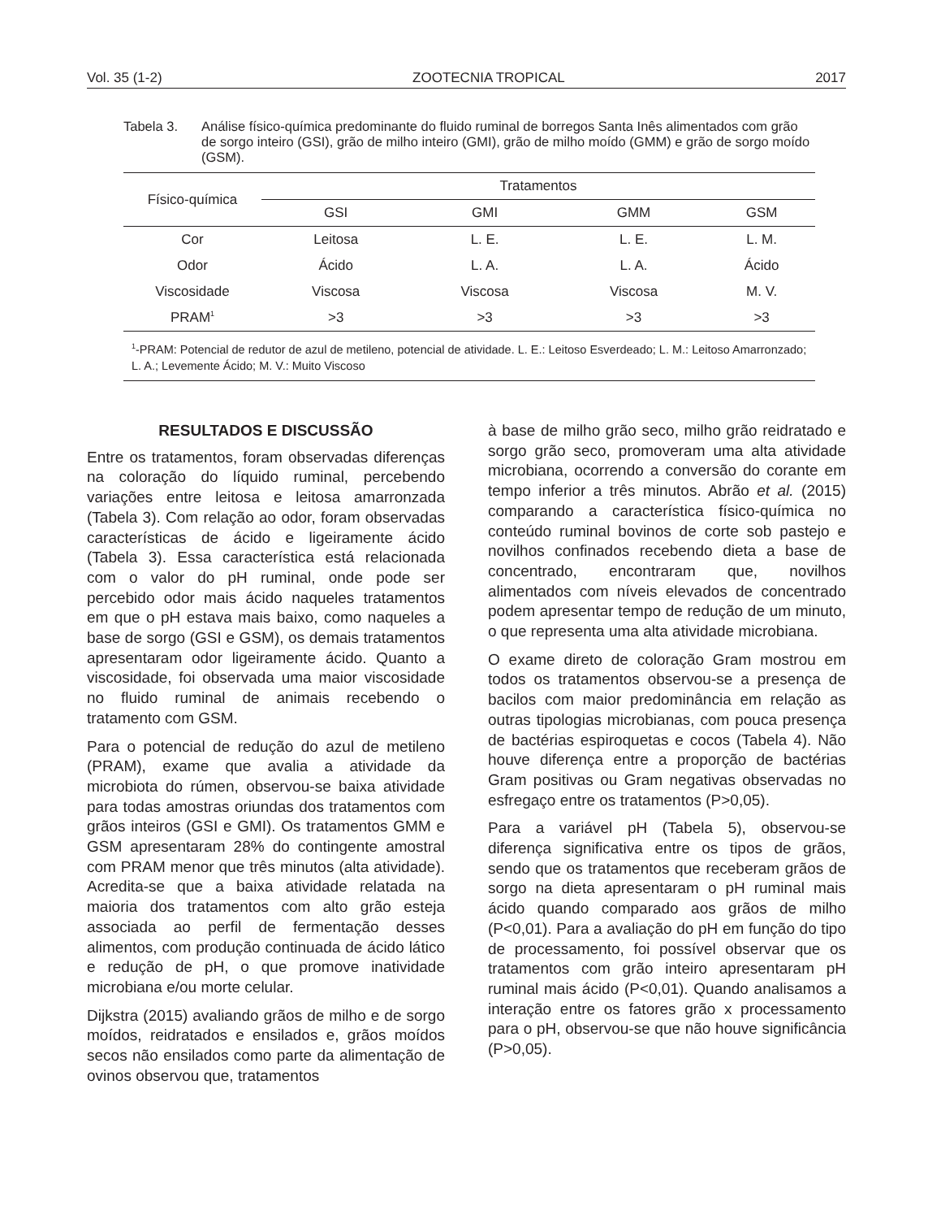Vol. 35 (1-2) ZOOTECNIA TROPICAL 2017
Tabela 3. Análise físico-química predominante do fluido ruminal de borregos Santa Inês alimentados com grão de sorgo inteiro (GSI), grão de milho inteiro (GMI), grão de milho moído (GMM) e grão de sorgo moído (GSM).
| Físico-química | Tratamentos | | | |
| --- | --- | --- | --- | --- |
| | GSI | GMI | GMM | GSM |
| Cor | Leitosa | L. E. | L. E. | L. M. |
| Odor | Ácido | L. A. | L. A. | Ácido |
| Viscosidade | Viscosa | Viscosa | Viscosa | M. V. |
| PRAM<sup>1</sup> | >3 | >3 | >3 | >3 |
<sup>1</sup>-PRAM: Potencial de redutor de azul de metileno, potencial de atividade. L. E.: Leitoso Esverdeado; L. M.: Leitoso Amarronzado; L. A.; Levemente Ácido; M. V.: Muito Viscoso
RESULTADOS E DISCUSSÃO
Entre os tratamentos, foram observadas diferenças na coloração do líquido ruminal, percebendo variações entre leitosa e leitosa amarronzada (Tabela 3). Com relação ao odor, foram observadas características de ácido e ligeiramente ácido (Tabela 3). Essa característica está relacionada com o valor do pH ruminal, onde pode ser percebido odor mais ácido naqueles tratamentos em que o pH estava mais baixo, como naqueles a base de sorgo (GSI e GSM), os demais tratamentos apresentaram odor ligeiramente ácido. Quanto a viscosidade, foi observada uma maior viscosidade no fluido ruminal de animais recebendo o tratamento com GSM.
Para o potencial de redução do azul de metileno (PRAM), exame que avalia a atividade da microbiota do rúmen, observou-se baixa atividade para todas amostras oriundas dos tratamentos com grãos inteiros (GSI e GMI). Os tratamentos GMM e GSM apresentaram 28% do contingente amostral com PRAM menor que três minutos (alta atividade). Acredita-se que a baixa atividade relatada na maioria dos tratamentos com alto grão esteja associada ao perfil de fermentação desses alimentos, com produção continuada de ácido lático e redução de pH, o que promove inatividade microbiana e/ou morte celular.
Dijkstra (2015) avaliando grãos de milho e de sorgo moídos, reidratados e ensilados e, grãos moídos secos não ensilados como parte da alimentação de ovinos observou que, tratamentos
à base de milho grão seco, milho grão reidratado e sorgo grão seco, promoveram uma alta atividade microbiana, ocorrendo a conversão do corante em tempo inferior a três minutos. Abrão et al. (2015) comparando a característica físico-química no conteúdo ruminal bovinos de corte sob pastejo e novilhos confinados recebendo dieta a base de concentrado, encontraram que, novilhos alimentados com níveis elevados de concentrado podem apresentar tempo de redução de um minuto, o que representa uma alta atividade microbiana.
O exame direto de coloração Gram mostrou em todos os tratamentos observou-se a presença de bacilos com maior predominância em relação as outras tipologias microbianas, com pouca presença de bactérias espiroquetas e cocos (Tabela 4). Não houve diferença entre a proporção de bactérias Gram positivas ou Gram negativas observadas no esfregaço entre os tratamentos (P>0,05).
Para a variável pH (Tabela 5), observou-se diferença significativa entre os tipos de grãos, sendo que os tratamentos que receberam grãos de sorgo na dieta apresentaram o pH ruminal mais ácido quando comparado aos grãos de milho (P<0,01). Para a avaliação do pH em função do tipo de processamento, foi possível observar que os tratamentos com grão inteiro apresentaram pH ruminal mais ácido (P<0,01). Quando analisamos a interação entre os fatores grão x processamento para o pH, observou-se que não houve significância (P>0,05).